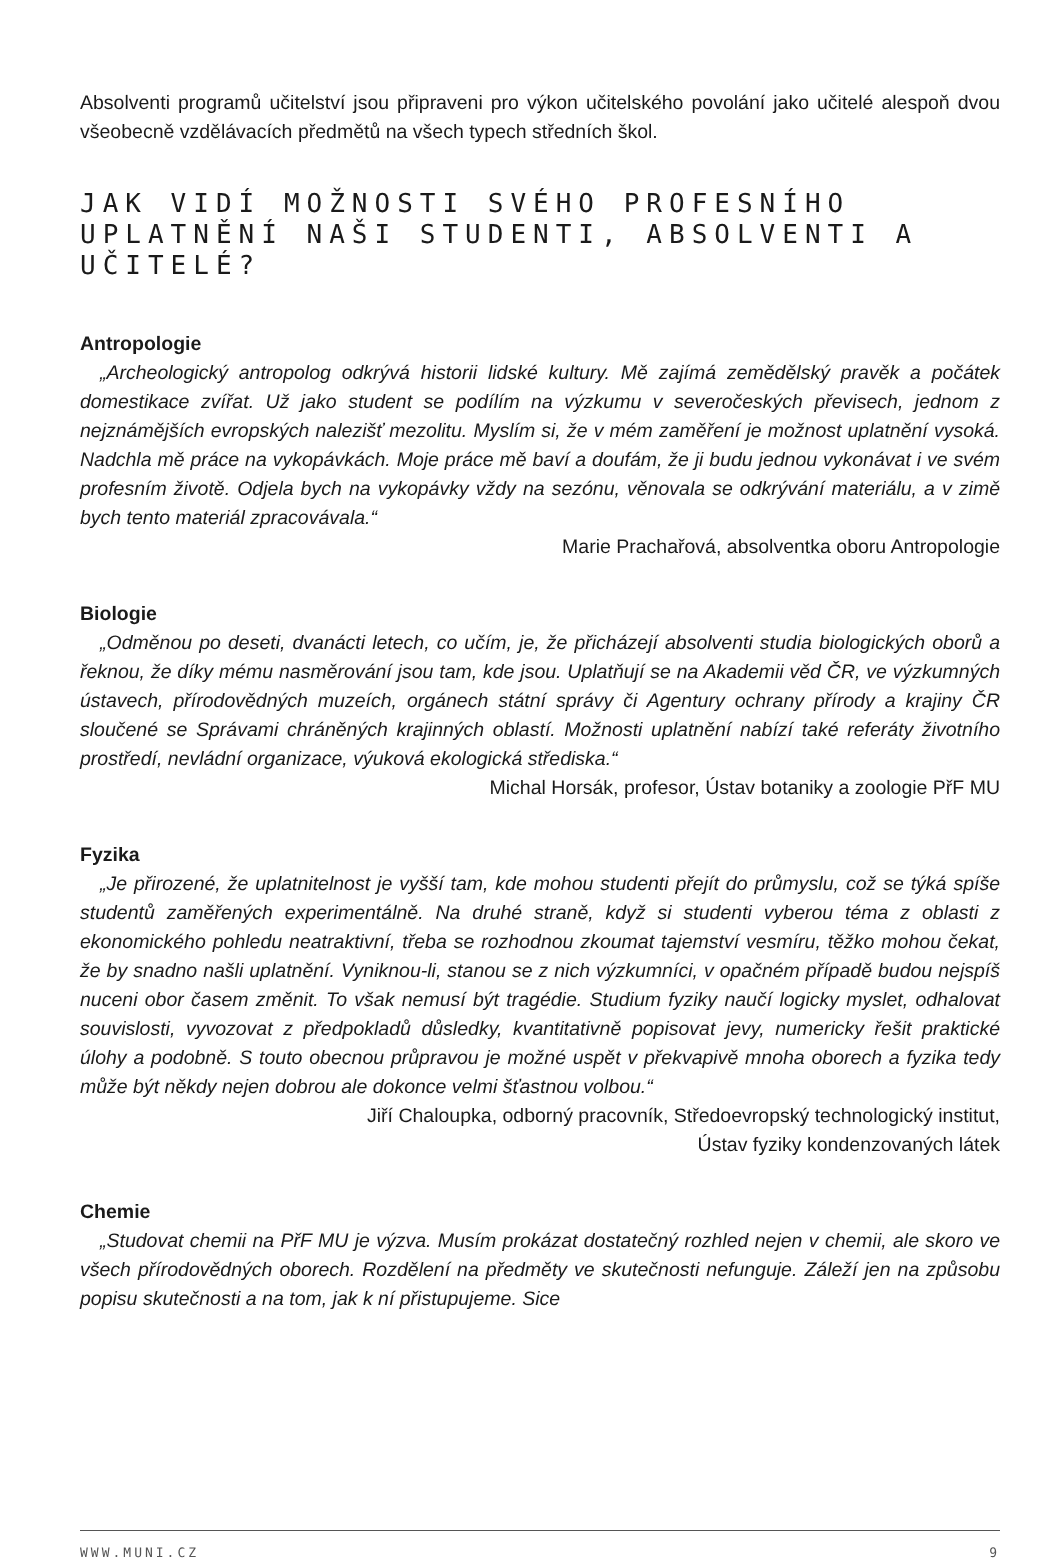Absolventi programů učitelství jsou připraveni pro výkon učitelského povolání jako učitelé alespoň dvou všeobecně vzdělávacích předmětů na všech typech středních škol.
JAK VIDÍ MOŽNOSTI SVÉHO PROFESNÍHO UPLATNĚNÍ NAŠI STUDENTI, ABSOLVENTI A UČITELÉ?
Antropologie
„Archeologický antropolog odkrývá historii lidské kultury. Mě zajímá zemědělský pravěk a počátek domestikace zvířat. Už jako student se podílím na výzkumu v severočeských převisech, jednom z nejznámějších evropských nalezišť mezolitu. Myslím si, že v mém zaměření je možnost uplatnění vysoká. Nadchla mě práce na vykopávkách. Moje práce mě baví a doufám, že ji budu jednou vykonávat i ve svém profesním životě. Odjela bych na vykopávky vždy na sezónu, věnovala se odkrývání materiálu, a v zimě bych tento materiál zpracovávala.“
Marie Prachařová, absolventka oboru Antropologie
Biologie
„Odměnou po deseti, dvanácti letech, co učím, je, že přicházejí absolventi studia biologických oborů a řeknou, že díky mému nasměrování jsou tam, kde jsou. Uplatňují se na Akademii věd ČR, ve výzkumných ústavech, přírodovědných muzeích, orgánech státní správy či Agentury ochrany přírody a krajiny ČR sloučené se Správami chráněných krajinných oblastí. Možnosti uplatnění nabízí také referáty životního prostředí, nevládní organizace, výuková ekologická střediska.“
Michal Horsák, profesor, Ústav botaniky a zoologie PřF MU
Fyzika
„Je přirozené, že uplatnitelnost je vyšší tam, kde mohou studenti přejít do průmyslu, což se týká spíše studentů zaměřených experimentálně. Na druhé straně, když si studenti vyberou téma z oblasti z ekonomického pohledu neatraktivní, třeba se rozhodnou zkoumat tajemství vesmíru, těžko mohou čekat, že by snadno našli uplatnění. Vyniknou-li, stanou se z nich výzkumníci, v opačném případě budou nejspíš nuceni obor časem změnit. To však nemusí být tragédie. Studium fyziky naučí logicky myslet, odhalovat souvislosti, vyvozovat z předpokladů důsledky, kvantitativně popisovat jevy, numericky řešit praktické úlohy a podobně. S touto obecnou průpravou je možné uspět v překvapivě mnoha oborech a fyzika tedy může být někdy nejen dobrou ale dokonce velmi šťastnou volbou.“
Jiří Chaloupka, odborný pracovník, Středoevropský technologický institut,
Ústav fyziky kondenzovaných látek
Chemie
„Studovat chemii na PřF MU je výzva. Musím prokázat dostatečný rozhled nejen v chemii, ale skoro ve všech přírodovědných oborech. Rozdělení na předměty ve skutečnosti nefunguje. Záleží jen na způsobu popisu skutečnosti a na tom, jak k ní přistupujeme. Sice
WWW.MUNI.CZ 9